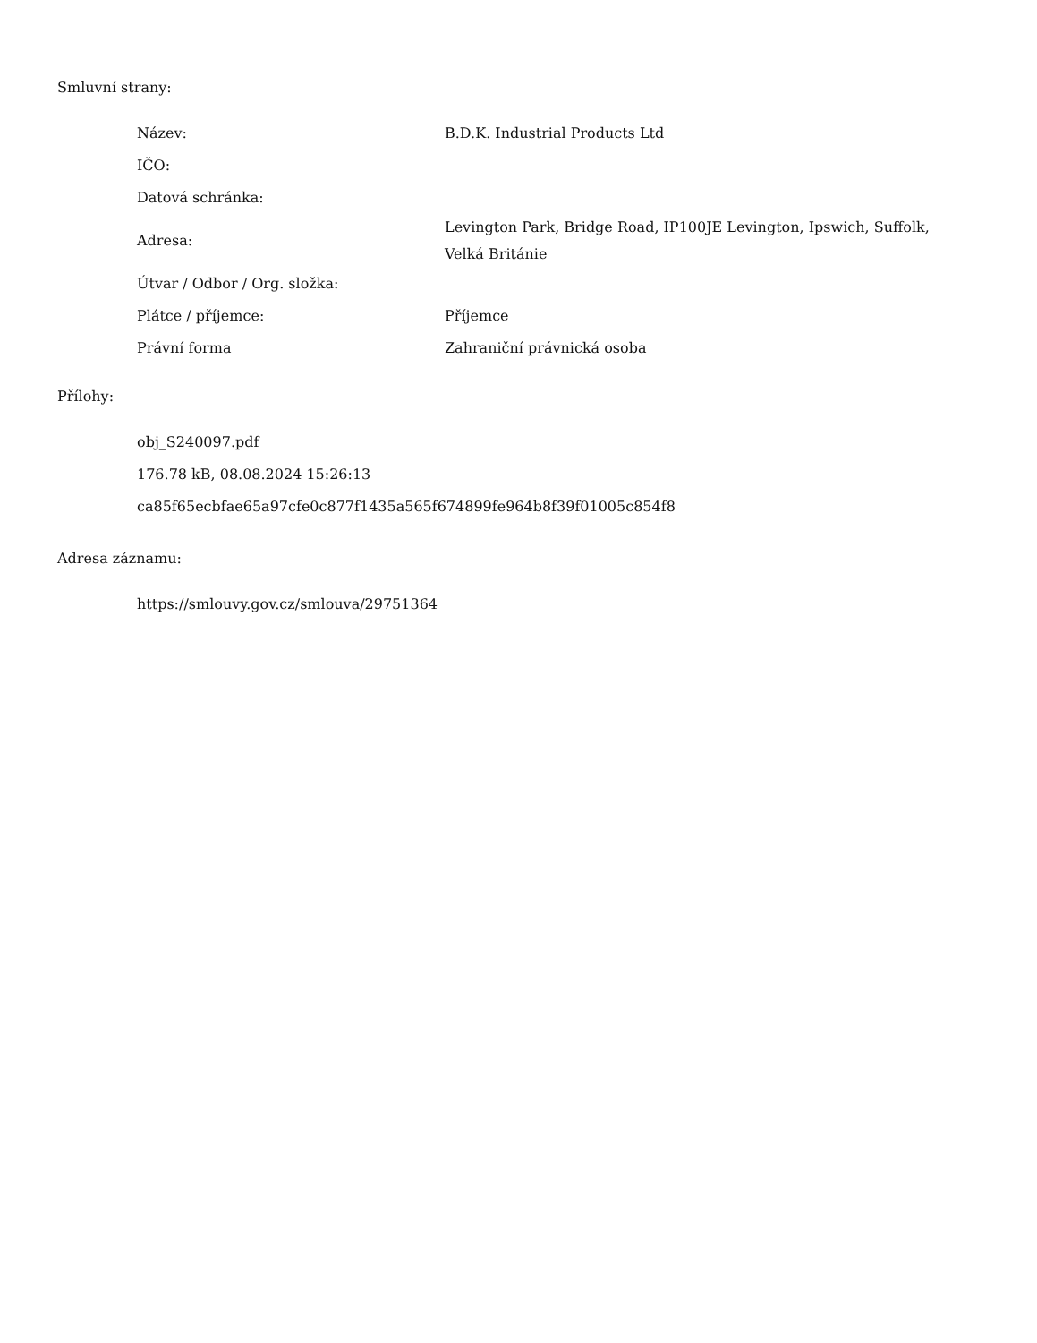Smluvní strany:
| Název: | B.D.K. Industrial Products Ltd |
| IČO: | |
| Datová schránka: | |
| Adresa: | Levington Park, Bridge Road, IP100JE Levington, Ipswich, Suffolk, Velká Británie |
| Útvar / Odbor / Org. složka: | |
| Plátce / příjemce: | Příjemce |
| Právní forma | Zahraniční právnická osoba |
Přílohy:
obj_S240097.pdf
176.78 kB, 08.08.2024 15:26:13
ca85f65ecbfae65a97cfe0c877f1435a565f674899fe964b8f39f01005c854f8
Adresa záznamu:
https://smlouvy.gov.cz/smlouva/29751364